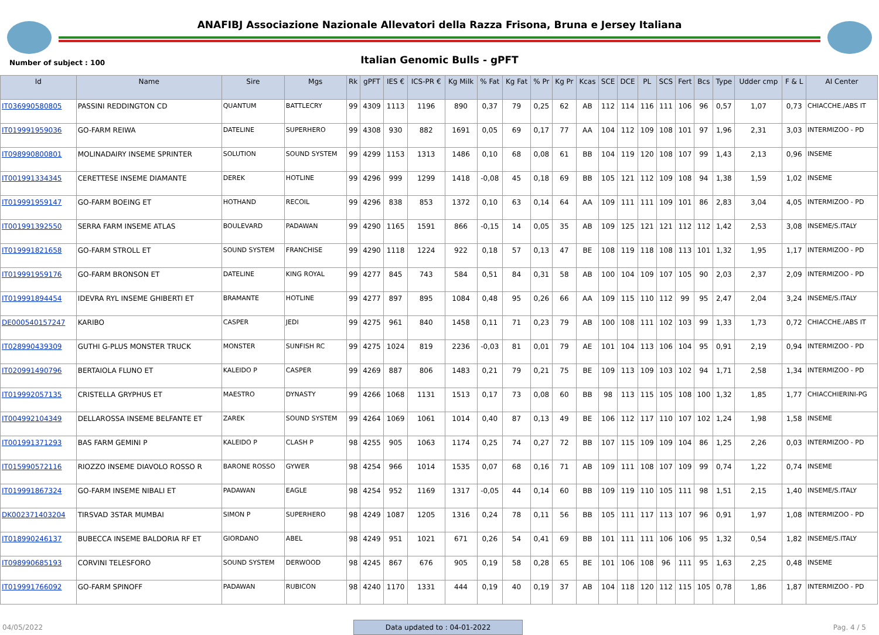ANAFIBJ Associazione Nazionale Allevatori della Razza Frisona, Bruna e Jersey Italiana
Italian Genomic Bulls - gPFT
Number of subject : 100
| Id | Name | Sire | Mgs | Rk | gPFT | IES € | ICS-PR € | Kg Milk | % Fat | Kg Fat | % Pr | Kg Pr | Kcas | SCE | DCE | PL | SCS | Fert | Bcs | Type | Udder cmp | F & L | AI Center |
| --- | --- | --- | --- | --- | --- | --- | --- | --- | --- | --- | --- | --- | --- | --- | --- | --- | --- | --- | --- | --- | --- | --- | --- |
| IT036990580805 | PASSINI REDDINGTON CD | QUANTUM | BATTLECRY | 99 | 4309 | 1113 | 1196 | 890 | 0,37 | 79 | 0,25 | 62 | AB | 112 | 114 | 116 | 111 | 106 | 96 | 0,57 | 1,07 | 0,73 | CHIACCHE./ABS IT |
| IT019991959036 | GO-FARM REIWA | DATELINE | SUPERHERO | 99 | 4308 | 930 | 882 | 1691 | 0,05 | 69 | 0,17 | 77 | AA | 104 | 112 | 109 | 108 | 101 | 97 | 1,96 | 2,31 | 3,03 | INTERMIZOO - PD |
| IT098990800801 | MOLINADAIRY INSEME SPRINTER | SOLUTION | SOUND SYSTEM | 99 | 4299 | 1153 | 1313 | 1486 | 0,10 | 68 | 0,08 | 61 | BB | 104 | 119 | 120 | 108 | 107 | 99 | 1,43 | 2,13 | 0,96 | INSEME |
| IT001991334345 | CERETTESE INSEME DIAMANTE | DEREK | HOTLINE | 99 | 4296 | 999 | 1299 | 1418 | -0,08 | 45 | 0,18 | 69 | BB | 105 | 121 | 112 | 109 | 108 | 94 | 1,38 | 1,59 | 1,02 | INSEME |
| IT019991959147 | GO-FARM BOEING ET | HOTHAND | RECOIL | 99 | 4296 | 838 | 853 | 1372 | 0,10 | 63 | 0,14 | 64 | AA | 109 | 111 | 111 | 109 | 101 | 86 | 2,83 | 3,04 | 4,05 | INTERMIZOO - PD |
| IT001991392550 | SERRA FARM INSEME ATLAS | BOULEVARD | PADAWAN | 99 | 4290 | 1165 | 1591 | 866 | -0,15 | 14 | 0,05 | 35 | AB | 109 | 125 | 121 | 121 | 112 | 112 | 1,42 | 2,53 | 3,08 | INSEME/S.ITALY |
| IT019991821658 | GO-FARM STROLL ET | SOUND SYSTEM | FRANCHISE | 99 | 4290 | 1118 | 1224 | 922 | 0,18 | 57 | 0,13 | 47 | BE | 108 | 119 | 118 | 108 | 113 | 101 | 1,32 | 1,95 | 1,17 | INTERMIZOO - PD |
| IT019991959176 | GO-FARM BRONSON ET | DATELINE | KING ROYAL | 99 | 4277 | 845 | 743 | 584 | 0,51 | 84 | 0,31 | 58 | AB | 100 | 104 | 109 | 107 | 105 | 90 | 2,03 | 2,37 | 2,09 | INTERMIZOO - PD |
| IT019991894454 | IDEVRA RYL INSEME GHIBERTI ET | BRAMANTE | HOTLINE | 99 | 4277 | 897 | 895 | 1084 | 0,48 | 95 | 0,26 | 66 | AA | 109 | 115 | 110 | 112 | 99 | 95 | 2,47 | 2,04 | 3,24 | INSEME/S.ITALY |
| DE000540157247 | KARIBO | CASPER | JEDI | 99 | 4275 | 961 | 840 | 1458 | 0,11 | 71 | 0,23 | 79 | AB | 100 | 108 | 111 | 102 | 103 | 99 | 1,33 | 1,73 | 0,72 | CHIACCHE./ABS IT |
| IT028990439309 | GUTHI G-PLUS MONSTER TRUCK | MONSTER | SUNFISH RC | 99 | 4275 | 1024 | 819 | 2236 | -0,03 | 81 | 0,01 | 79 | AE | 101 | 104 | 113 | 106 | 104 | 95 | 0,91 | 2,19 | 0,94 | INTERMIZOO - PD |
| IT020991490796 | BERTAIOLA FLUNO ET | KALEIDO P | CASPER | 99 | 4269 | 887 | 806 | 1483 | 0,21 | 79 | 0,21 | 75 | BE | 109 | 113 | 109 | 103 | 102 | 94 | 1,71 | 2,58 | 1,34 | INTERMIZOO - PD |
| IT019992057135 | CRISTELLA GRYPHUS ET | MAESTRO | DYNASTY | 99 | 4266 | 1068 | 1131 | 1513 | 0,17 | 73 | 0,08 | 60 | BB | 98 | 113 | 115 | 105 | 108 | 100 | 1,32 | 1,85 | 1,77 | CHIACCHIERINI-PG |
| IT004992104349 | DELLAROSSA INSEME BELFANTE ET | ZAREK | SOUND SYSTEM | 99 | 4264 | 1069 | 1061 | 1014 | 0,40 | 87 | 0,13 | 49 | BE | 106 | 112 | 117 | 110 | 107 | 102 | 1,24 | 1,98 | 1,58 | INSEME |
| IT001991371293 | BAS FARM GEMINI P | KALEIDO P | CLASH P | 98 | 4255 | 905 | 1063 | 1174 | 0,25 | 74 | 0,27 | 72 | BB | 107 | 115 | 109 | 109 | 104 | 86 | 1,25 | 2,26 | 0,03 | INTERMIZOO - PD |
| IT015990572116 | RIOZZO INSEME DIAVOLO ROSSO R | BARONE ROSSO | GYWER | 98 | 4254 | 966 | 1014 | 1535 | 0,07 | 68 | 0,16 | 71 | AB | 109 | 111 | 108 | 107 | 109 | 99 | 0,74 | 1,22 | 0,74 | INSEME |
| IT019991867324 | GO-FARM INSEME NIBALI ET | PADAWAN | EAGLE | 98 | 4254 | 952 | 1169 | 1317 | -0,05 | 44 | 0,14 | 60 | BB | 109 | 119 | 110 | 105 | 111 | 98 | 1,51 | 2,15 | 1,40 | INSEME/S.ITALY |
| DK002371403204 | TIRSVAD 3STAR MUMBAI | SIMON P | SUPERHERO | 98 | 4249 | 1087 | 1205 | 1316 | 0,24 | 78 | 0,11 | 56 | BB | 105 | 111 | 117 | 113 | 107 | 96 | 0,91 | 1,97 | 1,08 | INTERMIZOO - PD |
| IT018990246137 | BUBECCA INSEME BALDORIA RF ET | GIORDANO | ABEL | 98 | 4249 | 951 | 1021 | 671 | 0,26 | 54 | 0,41 | 69 | BB | 101 | 111 | 111 | 106 | 106 | 95 | 1,32 | 0,54 | 1,82 | INSEME/S.ITALY |
| IT098990685193 | CORVINI TELESFORO | SOUND SYSTEM | DERWOOD | 98 | 4245 | 867 | 676 | 905 | 0,19 | 58 | 0,28 | 65 | BE | 101 | 106 | 108 | 96 | 111 | 95 | 1,63 | 2,25 | 0,48 | INSEME |
| IT019991766092 | GO-FARM SPINOFF | PADAWAN | RUBICON | 98 | 4240 | 1170 | 1331 | 444 | 0,19 | 40 | 0,19 | 37 | AB | 104 | 118 | 120 | 112 | 115 | 105 | 0,78 | 1,86 | 1,87 | INTERMIZOO - PD |
04/05/2022 Data updated to : 04-01-2022 Pag. 4 / 5